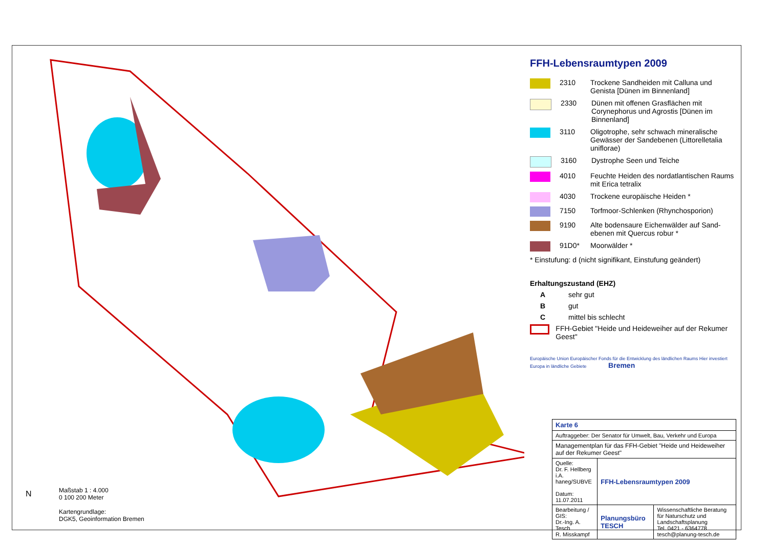FFH-Lebensraumtypen 2009
2310 Trockene Sandheiden mit Calluna und Genista [Dünen im Binnenland]
2330 Dünen mit offenen Grasflächen mit Corynephorus und Agrostis [Dünen im Binnenland]
3110 Oligotrophe, sehr schwach mineralische Gewässer der Sandebenen (Littorelletalia uniflorae)
3160 Dystrophe Seen und Teiche
4010 Feuchte Heiden des nordatlantischen Raums mit Erica tetralix
4030 Trockene europäische Heiden *
7150 Torfmoor-Schlenken (Rhynchosporion)
9190 Alte bodensaure Eichenwälder auf Sand-ebenen mit Quercus robur *
91D0* Moorwälder *
* Einstufung: d (nicht signifikant, Einstufung geändert)
Erhaltungszustand (EHZ)
Asehr gut
Bgut
Cmittel bis schlecht
FFH-Gebiet "Heide und Heideweiher auf der Rekumer Geest"
Europäische Union Europäischer Fonds für die Entwicklung des ländlichen Raums Hier investiert Europa in ländliche Gebiete Bremen
| Karte 6 | | |
| Auftraggeber: Der Senator für Umwelt, Bau, Verkehr und Europa | | |
| Managementplan für das FFH-Gebiet "Heide und Heideweiher auf der Rekumer Geest" | | |
| Quelle: Dr. F. Hellberg i.A. haneg/SUBVE Datum: 11.07.2011 | FFH-Lebensraumtypen 2009 | |
| Bearbeitung / GIS: Dr.-Ing. A. Tesch R. Misskampf | Planungsbüro TESCH | Wissenschaftliche Beratung für Naturschutz und Landschaftsplanung Tel. 0421 - 6364778 tesch@planung-tesch.de |
Maßstab 1 : 4.000
0 100 200 Meter
Kartengrundlage:
DGK5, Geoinformation Bremen
N